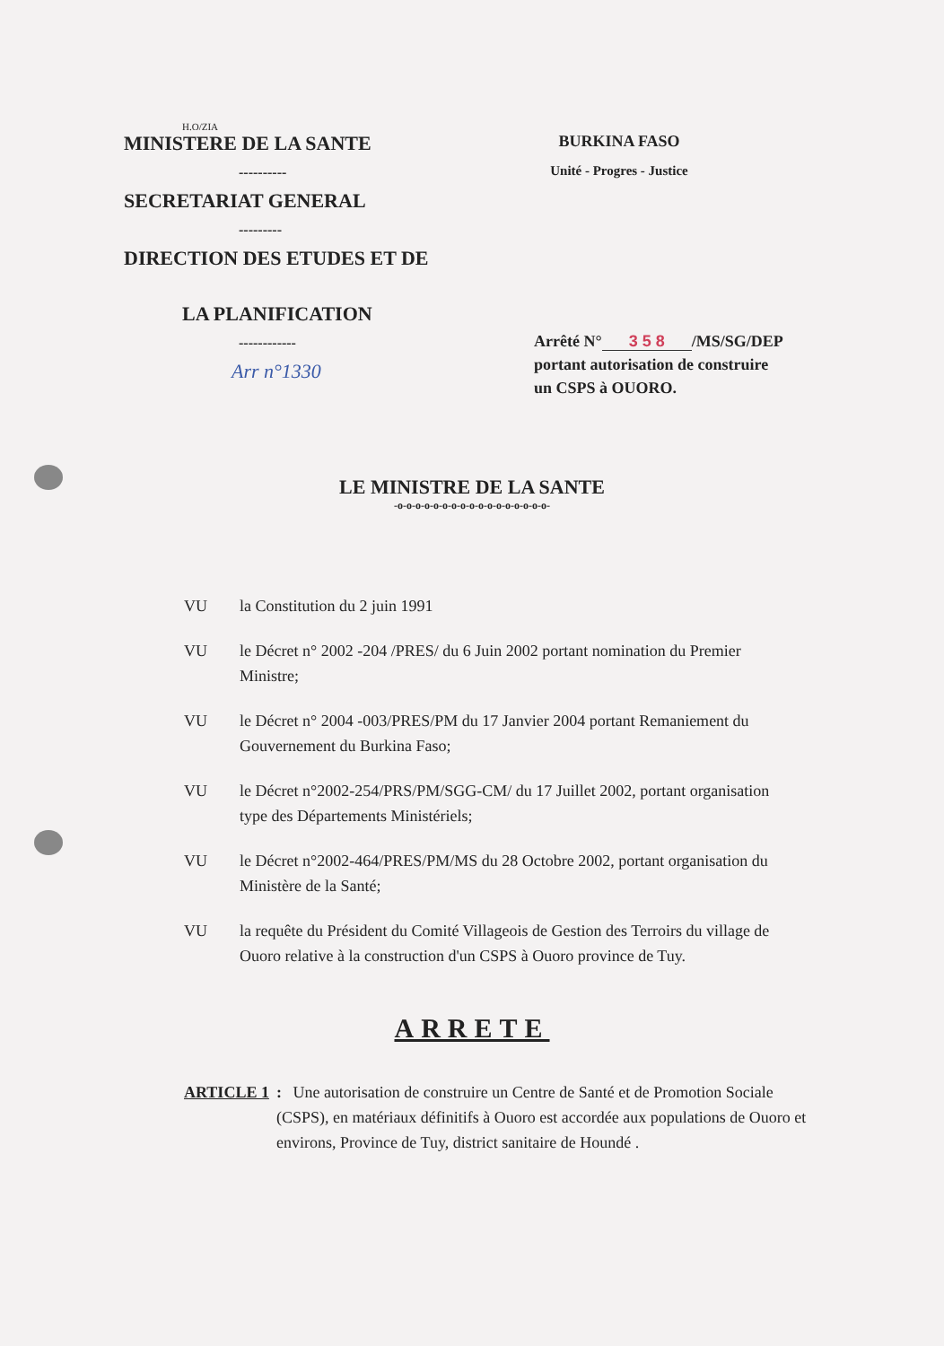H.O/ZIA
MINISTERE DE LA SANTE
----------
SECRETARIAT GENERAL
---------
DIRECTION DES ETUDES ET DE
LA PLANIFICATION
------------
Arr n°1330
BURKINA FASO
Unité - Progres - Justice
Arrêté N° 3 5 8 /MS/SG/DEP
portant autorisation de construire
un CSPS à OUORO.
LE MINISTRE DE LA SANTE
-o-o-o-o-o-o-o-o-o-o-o-o-o-o-o-o-o-
VU la Constitution du 2 juin 1991
VU le Décret n° 2002 -204 /PRES/ du 6 Juin 2002 portant nomination du Premier Ministre;
VU le Décret n° 2004 -003/PRES/PM du 17 Janvier 2004 portant Remaniement du Gouvernement du Burkina Faso;
VU le Décret n°2002-254/PRS/PM/SGG-CM/ du 17 Juillet 2002, portant organisation type des Départements Ministériels;
VU le Décret n°2002-464/PRES/PM/MS du 28 Octobre 2002, portant organisation du Ministère de la Santé;
VU la requête du Président du Comité Villageois de Gestion des Terroirs du village de Ouoro relative à la construction d'un CSPS à Ouoro province de Tuy.
ARRETE
ARTICLE 1: Une autorisation de construire un Centre de Santé et de Promotion Sociale (CSPS), en matériaux définitifs à Ouoro est accordée aux populations de Ouoro et environs, Province de Tuy, district sanitaire de Houndé .